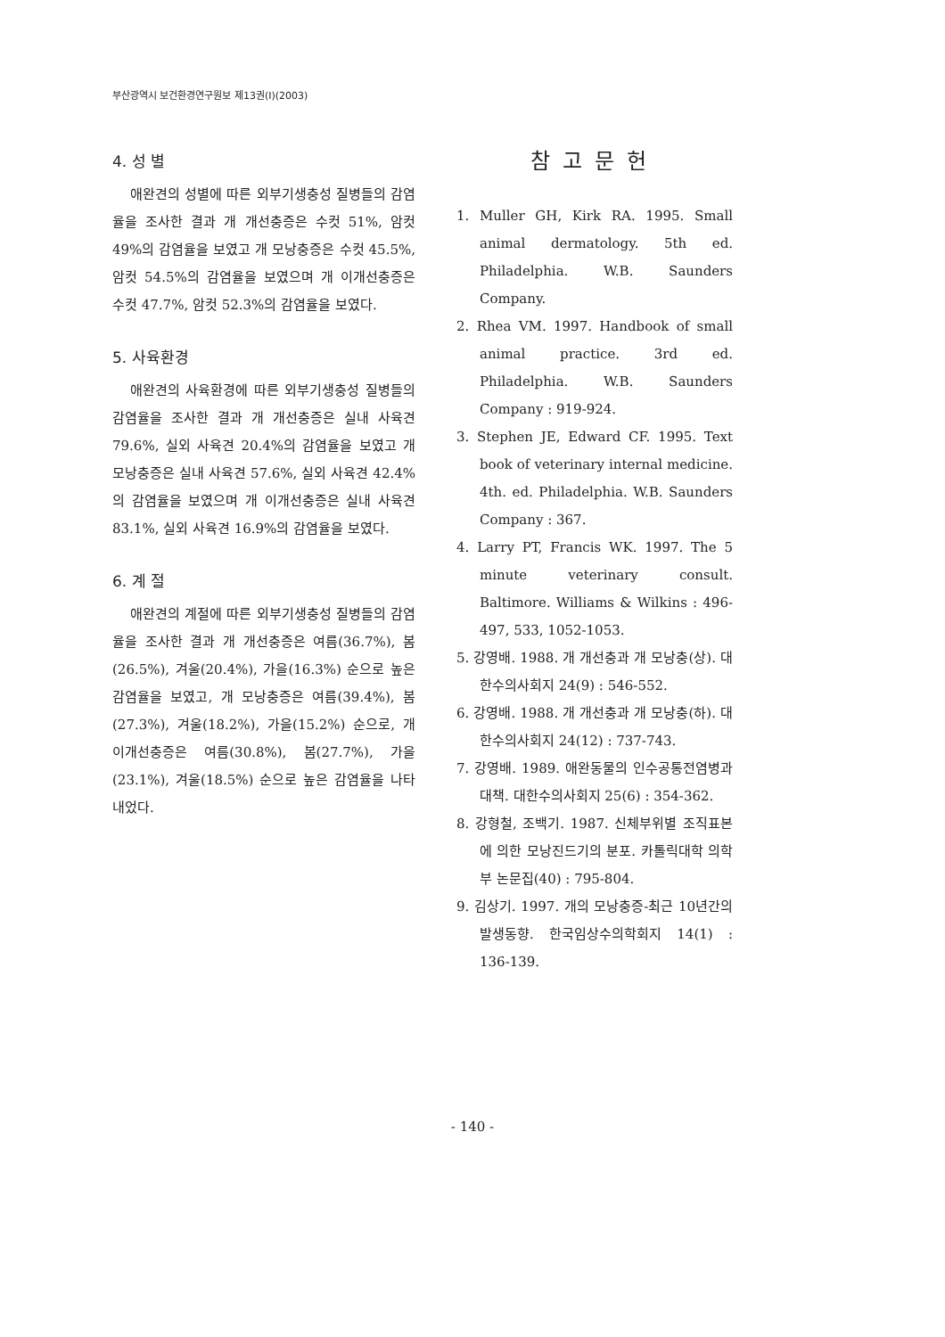부산광역시 보건환경연구원보 제13권(Ⅰ)(2003)
4. 성 별
애완견의 성별에 따른 외부기생충성 질병들의 감염율을 조사한 결과 개 개선충증은 수컷 51%, 암컷 49%의 감염율을 보였고 개 모낭충증은 수컷 45.5%, 암컷 54.5%의 감염율을 보였으며 개 이개선충증은 수컷 47.7%, 암컷 52.3%의 감염율을 보였다.
5. 사육환경
애완견의 사육환경에 따른 외부기생충성 질병들의 감염율을 조사한 결과 개 개선충증은 실내 사육견 79.6%, 실외 사육견 20.4%의 감염율을 보였고 개 모낭충증은 실내 사육견 57.6%, 실외 사육견 42.4%의 감염율을 보였으며 개 이개선충증은 실내 사육견 83.1%, 실외 사육견 16.9%의 감염율을 보였다.
6. 계 절
애완견의 계절에 따른 외부기생충성 질병들의 감염율을 조사한 결과 개 개선충증은 여름(36.7%), 봄(26.5%), 겨울(20.4%), 가을(16.3%) 순으로 높은 감염율을 보였고, 개 모낭충증은 여름(39.4%), 봄(27.3%), 겨울(18.2%), 가을(15.2%) 순으로, 개 이개선충증은 여름(30.8%), 봄(27.7%), 가을(23.1%), 겨울(18.5%) 순으로 높은 감염율을 나타내었다.
참고문헌
1. Muller GH, Kirk RA. 1995. Small animal dermatology. 5th ed. Philadelphia. W.B. Saunders Company.
2. Rhea VM. 1997. Handbook of small animal practice. 3rd ed. Philadelphia. W.B. Saunders Company : 919-924.
3. Stephen JE, Edward CF. 1995. Text book of veterinary internal medicine. 4th. ed. Philadelphia. W.B. Saunders Company : 367.
4. Larry PT, Francis WK. 1997. The 5 minute veterinary consult. Baltimore. Williams & Wilkins : 496-497, 533, 1052-1053.
5. 강영배. 1988. 개 개선충과 개 모낭충(상). 대한수의사회지 24(9) : 546-552.
6. 강영배. 1988. 개 개선충과 개 모낭충(하). 대한수의사회지 24(12) : 737-743.
7. 강영배. 1989. 애완동물의 인수공통전염병과 대책. 대한수의사회지 25(6) : 354-362.
8. 강형철, 조백기. 1987. 신체부위별 조직표본에 의한 모낭진드기의 분포. 카톨릭대학 의학부 논문집(40) : 795-804.
9. 김상기. 1997. 개의 모낭충증-최근 10년간의 발생동향. 한국임상수의학회지 14(1) : 136-139.
- 140 -